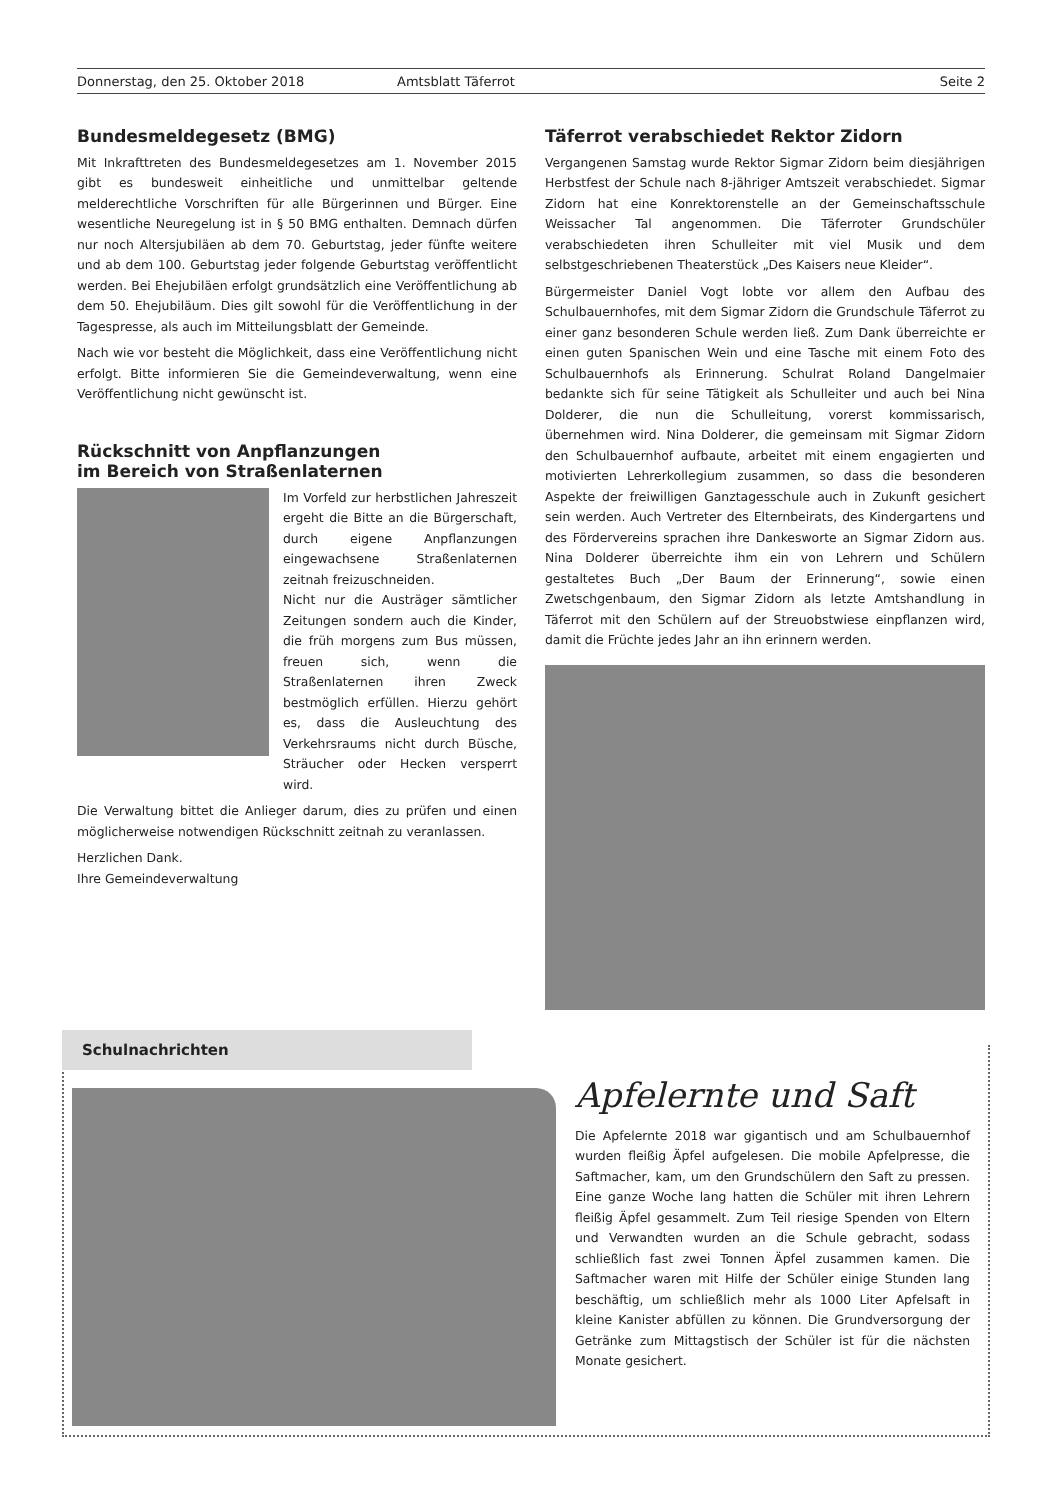Donnerstag, den 25. Oktober 2018 Amtsblatt Täferrot Seite 2
Bundesmeldegesetz (BMG)
Mit Inkrafttreten des Bundesmeldegesetzes am 1. November 2015 gibt es bundesweit einheitliche und unmittelbar geltende melderechtliche Vorschriften für alle Bürgerinnen und Bürger. Eine wesentliche Neuregelung ist in § 50 BMG enthalten. Demnach dürfen nur noch Altersjubiläen ab dem 70. Geburtstag, jeder fünfte weitere und ab dem 100. Geburtstag jeder folgende Geburtstag veröffentlicht werden. Bei Ehejubiläen erfolgt grundsätzlich eine Veröffentlichung ab dem 50. Ehejubiläum. Dies gilt sowohl für die Veröffentlichung in der Tagespresse, als auch im Mitteilungsblatt der Gemeinde.
Nach wie vor besteht die Möglichkeit, dass eine Veröffentlichung nicht erfolgt. Bitte informieren Sie die Gemeindeverwaltung, wenn eine Veröffentlichung nicht gewünscht ist.
Rückschnitt von Anpflanzungen
im Bereich von Straßenlaternen
Im Vorfeld zur herbstlichen Jahreszeit ergeht die Bitte an die Bürgerschaft, durch eigene Anpflanzungen eingewachsene Straßenlaternen zeitnah freizuschneiden.
Nicht nur die Austräger sämtlicher Zeitungen sondern auch die Kinder, die früh morgens zum Bus müssen, freuen sich, wenn die Straßenlaternen ihren Zweck bestmöglich erfüllen. Hierzu gehört es, dass die Ausleuchtung des Verkehrsraums nicht durch Büsche, Sträucher oder Hecken versperrt wird.
Die Verwaltung bittet die Anlieger darum, dies zu prüfen und einen möglicherweise notwendigen Rückschnitt zeitnah zu veranlassen.
Herzlichen Dank.
Ihre Gemeindeverwaltung
Täferrot verabschiedet Rektor Zidorn
Vergangenen Samstag wurde Rektor Sigmar Zidorn beim diesjährigen Herbstfest der Schule nach 8-jähriger Amtszeit verabschiedet. Sigmar Zidorn hat eine Konrektorenstelle an der Gemeinschaftsschule Weissacher Tal angenommen. Die Täferroter Grundschüler verabschiedeten ihren Schulleiter mit viel Musik und dem selbstgeschriebenen Theaterstück „Des Kaisers neue Kleider“.
Bürgermeister Daniel Vogt lobte vor allem den Aufbau des Schulbauernhofes, mit dem Sigmar Zidorn die Grundschule Täferrot zu einer ganz besonderen Schule werden ließ. Zum Dank überreichte er einen guten Spanischen Wein und eine Tasche mit einem Foto des Schulbauernhofs als Erinnerung. Schulrat Roland Dangelmaier bedankte sich für seine Tätigkeit als Schulleiter und auch bei Nina Dolderer, die nun die Schulleitung, vorerst kommissarisch, übernehmen wird. Nina Dolderer, die gemeinsam mit Sigmar Zidorn den Schulbauernhof aufbaute, arbeitet mit einem engagierten und motivierten Lehrerkollegium zusammen, so dass die besonderen Aspekte der freiwilligen Ganztagesschule auch in Zukunft gesichert sein werden. Auch Vertreter des Elternbeirats, des Kindergartens und des Fördervereins sprachen ihre Dankesworte an Sigmar Zidorn aus. Nina Dolderer überreichte ihm ein von Lehrern und Schülern gestaltetes Buch „Der Baum der Erinnerung“, sowie einen Zwetschgenbaum, den Sigmar Zidorn als letzte Amtshandlung in Täferrot mit den Schülern auf der Streuobstwiese einpflanzen wird, damit die Früchte jedes Jahr an ihn erinnern werden.
Schulnachrichten
Apfelernte und Saft
Die Apfelernte 2018 war gigantisch und am Schulbauernhof wurden fleißig Äpfel aufgelesen. Die mobile Apfelpresse, die Saftmacher, kam, um den Grundschülern den Saft zu pressen. Eine ganze Woche lang hatten die Schüler mit ihren Lehrern fleißig Äpfel gesammelt. Zum Teil riesige Spenden von Eltern und Verwandten wurden an die Schule gebracht, sodass schließlich fast zwei Tonnen Äpfel zusammen kamen. Die Saftmacher waren mit Hilfe der Schüler einige Stunden lang beschäftig, um schließlich mehr als 1000 Liter Apfelsaft in kleine Kanister abfüllen zu können. Die Grundversorgung der Getränke zum Mittagstisch der Schüler ist für die nächsten Monate gesichert.